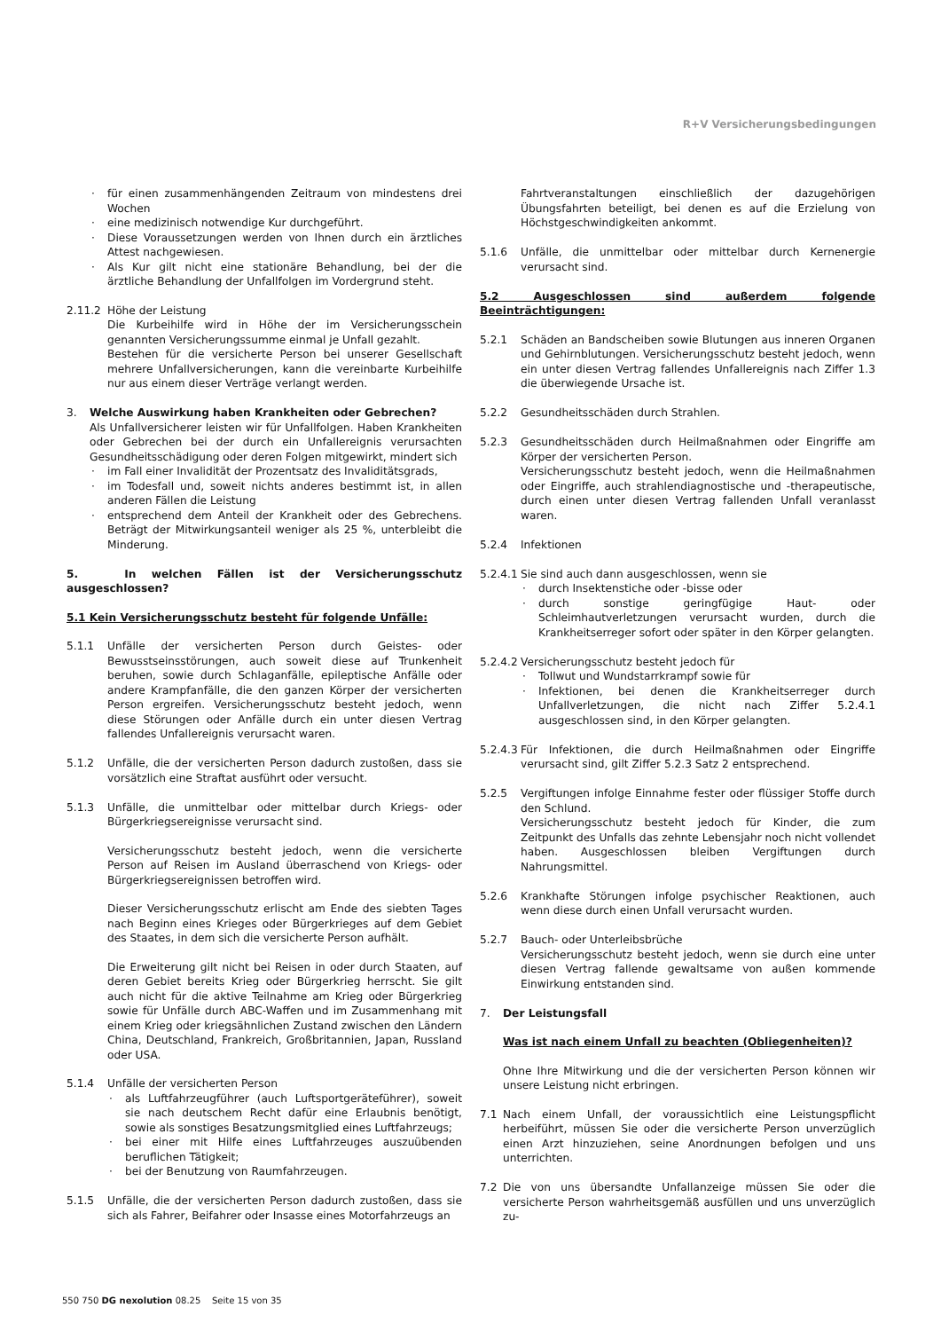R+V Versicherungsbedingungen
· für einen zusammenhängenden Zeitraum von mindestens drei Wochen
· eine medizinisch notwendige Kur durchgeführt.
· Diese Voraussetzungen werden von Ihnen durch ein ärztliches Attest nachgewiesen.
· Als Kur gilt nicht eine stationäre Behandlung, bei der die ärztliche Behandlung der Unfallfolgen im Vordergrund steht.
2.11.2 Höhe der Leistung
Die Kurbeihilfe wird in Höhe der im Versicherungsschein genannten Versicherungssumme einmal je Unfall gezahlt.
Bestehen für die versicherte Person bei unserer Gesellschaft mehrere Unfallversicherungen, kann die vereinbarte Kurbeihilfe nur aus einem dieser Verträge verlangt werden.
3. Welche Auswirkung haben Krankheiten oder Gebrechen?
Als Unfallversicherer leisten wir für Unfallfolgen. Haben Krankheiten oder Gebrechen bei der durch ein Unfallereignis verursachten Gesundheitsschädigung oder deren Folgen mitgewirkt, mindert sich
· im Fall einer Invalidität der Prozentsatz des Invaliditätsgrads,
· im Todesfall und, soweit nichts anderes bestimmt ist, in allen anderen Fällen die Leistung
· entsprechend dem Anteil der Krankheit oder des Gebrechens. Beträgt der Mitwirkungsanteil weniger als 25 %, unterbleibt die Minderung.
5. In welchen Fällen ist der Versicherungsschutz ausgeschlossen?
5.1 Kein Versicherungsschutz besteht für folgende Unfälle:
5.1.1 Unfälle der versicherten Person durch Geistes- oder Bewusstseinsstörungen, auch soweit diese auf Trunkenheit beruhen, sowie durch Schlaganfälle, epileptische Anfälle oder andere Krampfanfälle, die den ganzen Körper der versicherten Person ergreifen. Versicherungsschutz besteht jedoch, wenn diese Störungen oder Anfälle durch ein unter diesen Vertrag fallendes Unfallereignis verursacht waren.
5.1.2 Unfälle, die der versicherten Person dadurch zustoßen, dass sie vorsätzlich eine Straftat ausführt oder versucht.
5.1.3 Unfälle, die unmittelbar oder mittelbar durch Kriegs- oder Bürgerkriegsereignisse verursacht sind.
Versicherungsschutz besteht jedoch, wenn die versicherte Person auf Reisen im Ausland überraschend von Kriegs- oder Bürgerkriegsereignissen betroffen wird.
Dieser Versicherungsschutz erlischt am Ende des siebten Tages nach Beginn eines Krieges oder Bürgerkrieges auf dem Gebiet des Staates, in dem sich die versicherte Person aufhält.
Die Erweiterung gilt nicht bei Reisen in oder durch Staaten, auf deren Gebiet bereits Krieg oder Bürgerkrieg herrscht. Sie gilt auch nicht für die aktive Teilnahme am Krieg oder Bürgerkrieg sowie für Unfälle durch ABC-Waffen und im Zusammenhang mit einem Krieg oder kriegsähnlichen Zustand zwischen den Ländern China, Deutschland, Frankreich, Großbritannien, Japan, Russland oder USA.
5.1.4 Unfälle der versicherten Person
· als Luftfahrzeugführer (auch Luftsportgeräteführer), soweit sie nach deutschem Recht dafür eine Erlaubnis benötigt, sowie als sonstiges Besatzungsmitglied eines Luftfahrzeugs;
· bei einer mit Hilfe eines Luftfahrzeuges auszuübenden beruflichen Tätigkeit;
· bei der Benutzung von Raumfahrzeugen.
5.1.5 Unfälle, die der versicherten Person dadurch zustoßen, dass sie sich als Fahrer, Beifahrer oder Insasse eines Motorfahrzeugs an
Fahrtveranstaltungen einschließlich der dazugehörigen Übungsfahrten beteiligt, bei denen es auf die Erzielung von Höchstgeschwindigkeiten ankommt.
5.1.6 Unfälle, die unmittelbar oder mittelbar durch Kernenergie verursacht sind.
5.2 Ausgeschlossen sind außerdem folgende Beeinträchtigungen:
5.2.1 Schäden an Bandscheiben sowie Blutungen aus inneren Organen und Gehirnblutungen. Versicherungsschutz besteht jedoch, wenn ein unter diesen Vertrag fallendes Unfallereignis nach Ziffer 1.3 die überwiegende Ursache ist.
5.2.2 Gesundheitsschäden durch Strahlen.
5.2.3 Gesundheitsschäden durch Heilmaßnahmen oder Eingriffe am Körper der versicherten Person.
Versicherungsschutz besteht jedoch, wenn die Heilmaßnahmen oder Eingriffe, auch strahlendiagnostische und -therapeutische, durch einen unter diesen Vertrag fallenden Unfall veranlasst waren.
5.2.4 Infektionen
5.2.4.1
Sie sind auch dann ausgeschlossen, wenn sie
· durch Insektenstiche oder -bisse oder
· durch sonstige geringfügige Haut- oder Schleimhautverletzungen verursacht wurden, durch die Krankheitserreger sofort oder später in den Körper gelangten.
5.2.4.2
Versicherungsschutz besteht jedoch für
· Tollwut und Wundstarrkrampf sowie für
· Infektionen, bei denen die Krankheitserreger durch Unfallverletzungen, die nicht nach Ziffer 5.2.4.1 ausgeschlossen sind, in den Körper gelangten.
5.2.4.3
Für Infektionen, die durch Heilmaßnahmen oder Eingriffe verursacht sind, gilt Ziffer 5.2.3 Satz 2 entsprechend.
5.2.5 Vergiftungen infolge Einnahme fester oder flüssiger Stoffe durch den Schlund.
Versicherungsschutz besteht jedoch für Kinder, die zum Zeitpunkt des Unfalls das zehnte Lebensjahr noch nicht vollendet haben. Ausgeschlossen bleiben Vergiftungen durch Nahrungsmittel.
5.2.6 Krankhafte Störungen infolge psychischer Reaktionen, auch wenn diese durch einen Unfall verursacht wurden.
5.2.7 Bauch- oder Unterleibsbrüche
Versicherungsschutz besteht jedoch, wenn sie durch eine unter diesen Vertrag fallende gewaltsame von außen kommende Einwirkung entstanden sind.
7. Der Leistungsfall
Was ist nach einem Unfall zu beachten (Obliegenheiten)?
Ohne Ihre Mitwirkung und die der versicherten Person können wir unsere Leistung nicht erbringen.
7.1 Nach einem Unfall, der voraussichtlich eine Leistungspflicht herbeiführt, müssen Sie oder die versicherte Person unverzüglich einen Arzt hinzuziehen, seine Anordnungen befolgen und uns unterrichten.
7.2 Die von uns übersandte Unfallanzeige müssen Sie oder die versicherte Person wahrheitsgemäß ausfüllen und uns unverzüglich zu-
550 750 DG nexolution 08.25 Seite 15 von 35